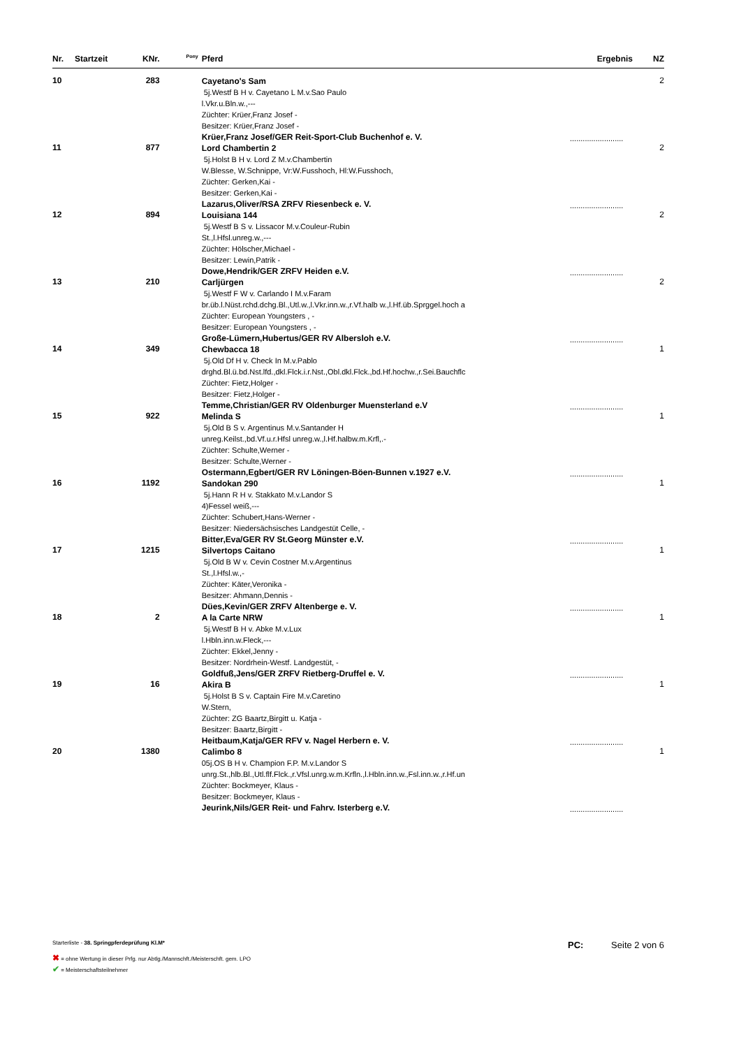| Nr. | Startzeit | KNr. | Pony | Pferd | Ergebnis | NZ |
| --- | --- | --- | --- | --- | --- | --- |
| 10 | | 283 | | Cayetano's Sam 5j.Westf B H v. Cayetano L M.v.Sao Paulo l.Vkr.u.Bln.w.,--- Züchter: Krüer,Franz Josef - Besitzer: Krüer,Franz Josef - Krüer,Franz Josef/GER Reit-Sport-Club Buchenhof e. V. | ......................... | 2 |
| 11 | | 877 | | Lord Chambertin 2 5j.Holst B H v. Lord Z M.v.Chambertin W.Blesse, W.Schnippe, Vr:W.Fusshoch, Hl:W.Fusshoch, Züchter: Gerken,Kai - Besitzer: Gerken,Kai - Lazarus,Oliver/RSA ZRFV Riesenbeck e. V. | ......................... | 2 |
| 12 | | 894 | | Louisiana 144 5j.Westf B S v. Lissacor M.v.Couleur-Rubin St.,l.Hfsl.unreg.w.,--- Züchter: Hölscher,Michael - Besitzer: Lewin,Patrik - Dowe,Hendrik/GER ZRFV Heiden e.V. | ......................... | 2 |
| 13 | | 210 | | Carljürgen 5j.Westf F W v. Carlando I M.v.Faram br.üb.l.Nüst.rchd.dchg.Bl.,Utl.w.,l.Vkr.inn.w.,r.Vf.halb w.,l.Hf.üb.Sprggel.hoch a Züchter: European Youngsters , - Besitzer: European Youngsters , - Große-Lümern,Hubertus/GER RV Albersloh e.V. | ......................... | 2 |
| 14 | | 349 | | Chewbacca 18 5j.Old Df H v. Check In M.v.Pablo drghd.Bl.ü.bd.Nst.lfd.,dkl.Flck.i.r.Nst.,Obl.dkl.Flck.,bd.Hf.hochw.,r.Sei.Bauchflc Züchter: Fietz,Holger - Besitzer: Fietz,Holger - Temme,Christian/GER RV Oldenburger Muensterland e.V | ......................... | 1 |
| 15 | | 922 | | Melinda S 5j.Old B S v. Argentinus M.v.Santander H unreg.Keilst.,bd.Vf.u.r.Hfsl unreg.w.,l.Hf.halbw.m.Krfl,.- Züchter: Schulte,Werner - Besitzer: Schulte,Werner - Ostermann,Egbert/GER RV Löningen-Böen-Bunnen v.1927 e.V. | ......................... | 1 |
| 16 | | 1192 | | Sandokan 290 5j.Hann R H v. Stakkato M.v.Landor S 4)Fessel weiß,--- Züchter: Schubert,Hans-Werner - Besitzer: Niedersächsisches Landgestüt Celle, - Bitter,Eva/GER RV St.Georg Münster e.V. | ......................... | 1 |
| 17 | | 1215 | | Silvertops Caitano 5j.Old B W v. Cevin Costner M.v.Argentinus St.,l.Hfsl.w.,- Züchter: Käter,Veronika - Besitzer: Ahmann,Dennis - Dües,Kevin/GER ZRFV Altenberge e. V. | ......................... | 1 |
| 18 | | 2 | | A la Carte NRW 5j.Westf B H v. Abke M.v.Lux l.Hbln.inn.w.Fleck,--- Züchter: Ekkel,Jenny - Besitzer: Nordrhein-Westf. Landgestüt, - Goldfuß,Jens/GER ZRFV Rietberg-Druffel e. V. | ......................... | 1 |
| 19 | | 16 | | Akira B 5j.Holst B S v. Captain Fire M.v.Caretino W.Stern, Züchter: ZG Baartz,Birgitt u. Katja - Besitzer: Baartz,Birgitt - Heitbaum,Katja/GER RFV v. Nagel Herbern e. V. | ......................... | 1 |
| 20 | | 1380 | | Calimbo 8 05j.OS B H v. Champion F.P. M.v.Landor S unrg.St.,hlb.Bl.,Utl.flf.Flck.,r.Vfsl.unrg.w.m.Krfln.,l.Hbln.inn.w.,Fsl.inn.w.,r.Hf.un Züchter: Bockmeyer, Klaus - Besitzer: Bockmeyer, Klaus - Jeurink,Nils/GER Reit- und Fahrv. Isterberg e.V. | ......................... | 1 |
Starterliste - 38. Springpferdeprüfung Kl.M*
PC: Seite 2 von 6
✖ = ohne Wertung in dieser Prfg. nur Abtlg./Mannschft./Meisterschft. gem. LPO
✔ = Meisterschaftsteilnehmer